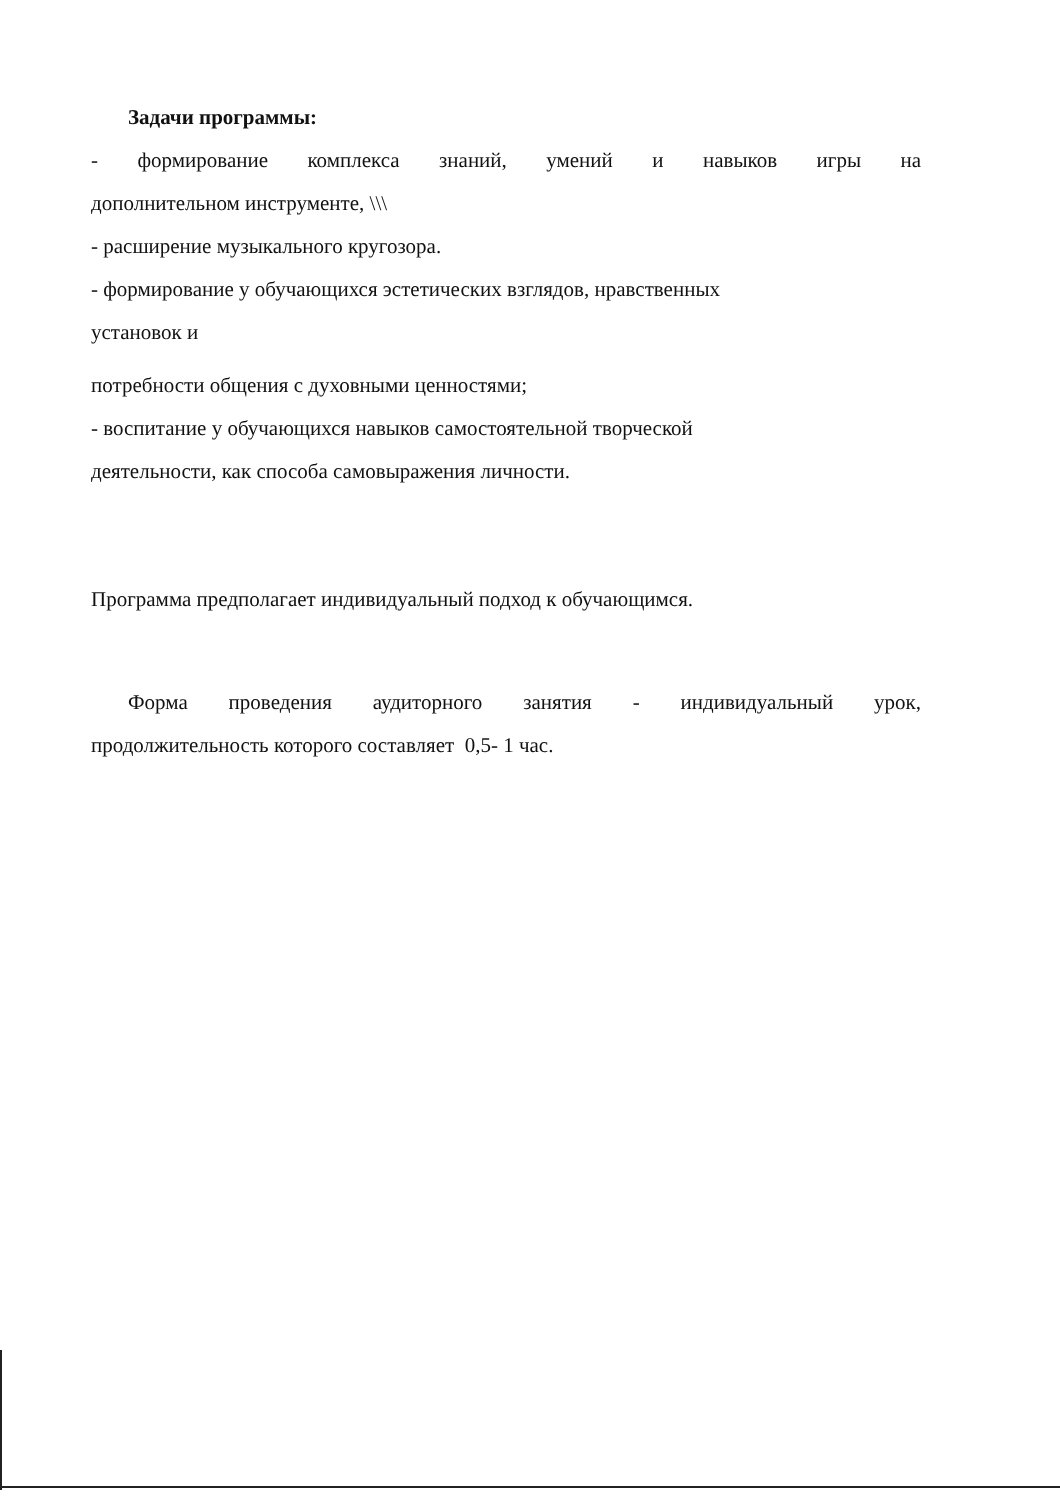Задачи программы:
- формирование комплекса знаний, умений и навыков игры на
дополнительном инструменте, \\\
- расширение музыкального кругозора.
- формирование у обучающихся эстетических взглядов, нравственных
установок и
потребности общения с духовными ценностями;
- воспитание у обучающихся навыков самостоятельной творческой
деятельности, как способа самовыражения личности.
Программа предполагает индивидуальный подход к обучающимся.
Форма проведения аудиторного занятия - индивидуальный урок,
продолжительность которого составляет 0,5- 1 час.